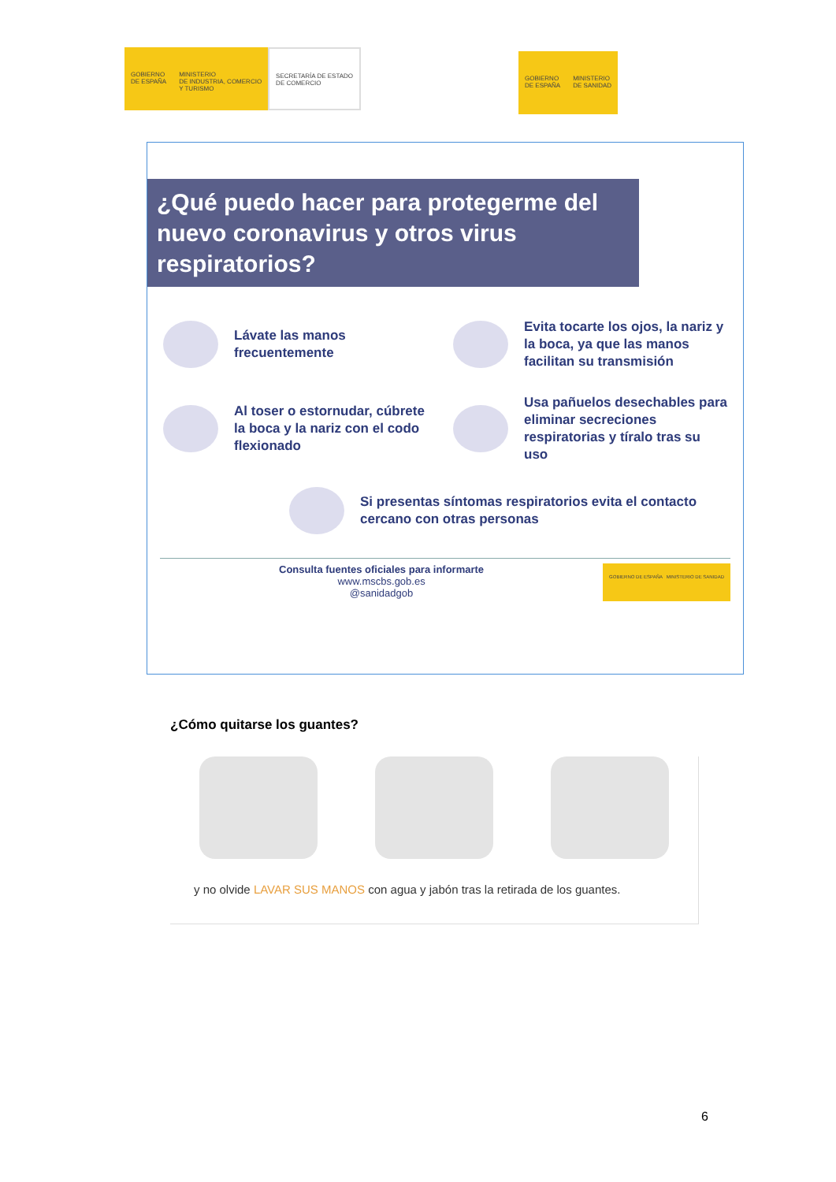GOBIERNO
DE ESPAÑA
MINISTERIO
DE INDUSTRIA, COMERCIO
Y TURISMO
SECRETARÍA DE ESTADO
DE COMERCIO
GOBIERNO
DE ESPAÑA
MINISTERIO
DE SANIDAD
¿Qué puedo hacer para protegerme del nuevo coronavirus y otros virus respiratorios?
Lávate las manos frecuentemente
Evita tocarte los ojos, la nariz y la boca, ya que las manos facilitan su transmisión
Al toser o estornudar, cúbrete la boca y la nariz con el codo flexionado
Usa pañuelos desechables para eliminar secreciones respiratorias y tíralo tras su uso
Si presentas síntomas respiratorios evita el contacto cercano con otras personas
Consulta fuentes oficiales para informarte
www.mscbs.gob.es
@sanidadgob
GOBIERNO DE ESPAÑA MINISTERIO DE SANIDAD
¿Cómo quitarse los guantes?
y no olvide LAVAR SUS MANOS con agua y jabón tras la retirada de los guantes.
6